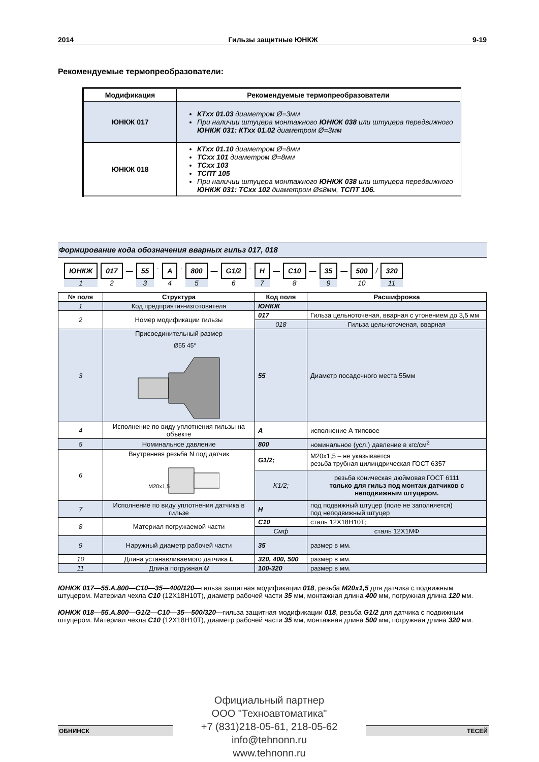2014 Гильзы защитные ЮНКЖ 9-19
Рекомендуемые термопреобразователи:
| Модификация | Рекомендуемые термопреобразователи |
| --- | --- |
| ЮНКЖ 017 | КТхх 01.03 диаметром Ø=3мм При наличии штуцера монтажного ЮНКЖ 038 или штуцера передвижного ЮНКЖ 031: КТхх 01.02 диаметром Ø=3мм |
| ЮНКЖ 018 | КТхх 01.10 диаметром Ø=8мм ТСхх 101 диаметром Ø=8мм ТСхх 103 ТСПТ 105 При наличии штуцера монтажного ЮНКЖ 038 или штуцера передвижного ЮНКЖ 031: ТСхх 102 диаметром Ø≤8мм, ТСПТ 106. |
Формирование кода обозначения вварных гильз 017, 018
ЮНКЖ
1
017
2
— 55
3
.
A
4
.
800
5
— G1/2
6
.
H
7
— C10
8
— 35
9
— 500
10
/ 320
11
| № поля | Структура | Код поля | Расшифровка |
| --- | --- | --- | --- |
| 1 | Код предприятия-изготовителя | ЮНКЖ | |
| 2 | Номер модификации гильзы | 017 | Гильза цельноточеная, вварная с утонением до 3,5 мм |
| | | 018 | Гильза цельноточеная, вварная |
| 3 | Присоединительный размер Ø55 45° | 55 | Диаметр посадочного места 55мм |
| 4 | Исполнение по виду уплотнения гильзы на объекте | A | исполнение А типовое |
| 5 | Номинальное давление | 800 | номинальное (усл.) давление в кгс/см<sup>2</sup> |
| 6 | Внутренняя резьба N под датчик M20x1,5 | G1/2; | М20х1,5 – не указывается резьба трубная цилиндрическая ГОСТ 6357 |
| | | K1/2; | резьба коническая дюймовая ГОСТ 6111 только для гильз под монтаж датчиков с неподвижным штуцером. |
| 7 | Исполнение по виду уплотнения датчика в гильзе | H | под подвижный штуцер (поле не заполняется) под неподвижный штуцер |
| 8 | Материал погружаемой части | C10 | сталь 12Х18Н10Т; |
| | | Смф | сталь 12Х1МФ |
| 9 | Наружный диаметр рабочей части | 35 | размер в мм. |
| 10 | Длина устанавливаемого датчика L | 320, 400, 500 | размер в мм. |
| 11 | Длина погружная U | 100-320 | размер в мм. |
ЮНКЖ 017—55.А.800—С10—35—400/120—гильза защитная модификации 018, резьба М20х1,5 для датчика с подвижным штуцером. Материал чехла С10 (12Х18Н10Т), диаметр рабочей части 35 мм, монтажная длина 400 мм, погружная длина 120 мм.
ЮНКЖ 018—55.А.800—G1/2—С10—35—500/320—гильза защитная модификации 018, резьба G1/2 для датчика с подвижным штуцером. Материал чехла С10 (12Х18Н10Т), диаметр рабочей части 35 мм, монтажная длина 500 мм, погружная длина 320 мм.
ОБНИНСК ТЕСЕЙ
Официальный партнер
ООО "Техноавтоматика"
+7 (831)218-05-61, 218-05-62
info@tehnonn.ru
www.tehnonn.ru